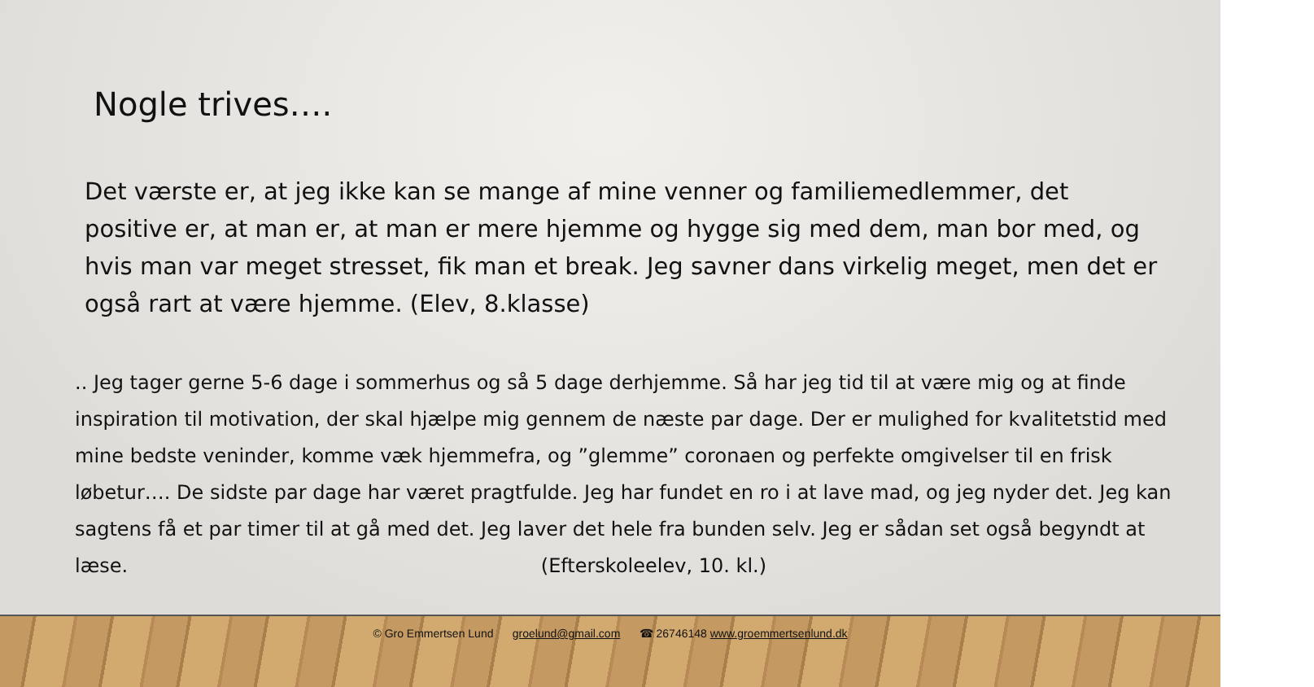Nogle trives….
Det værste er, at jeg ikke kan se mange af mine venner og familiemedlemmer, det positive er, at man er, at man er mere hjemme og hygge sig med dem, man bor med, og hvis man var meget stresset, fik man et break. Jeg savner dans virkelig meget, men det er også rart at være hjemme. (Elev, 8.klasse)
.. Jeg tager gerne 5-6 dage i sommerhus og så 5 dage derhjemme. Så har jeg tid til at være mig og at finde inspiration til motivation, der skal hjælpe mig gennem de næste par dage. Der er mulighed for kvalitetstid med mine bedste veninder, komme væk hjemmefra, og ”glemme” coronaen og perfekte omgivelser til en frisk løbetur…. De sidste par dage har været pragtfulde. Jeg har fundet en ro i at lave mad, og jeg nyder det. Jeg kan sagtens få et par timer til at gå med det. Jeg laver det hele fra bunden selv. Jeg er sådan set også begyndt at læse. (Efterskoleelev, 10. kl.)
© Gro Emmertsen Lund groelund@gmail.com ☎ 26746148 www.groemmertsenlund.dk